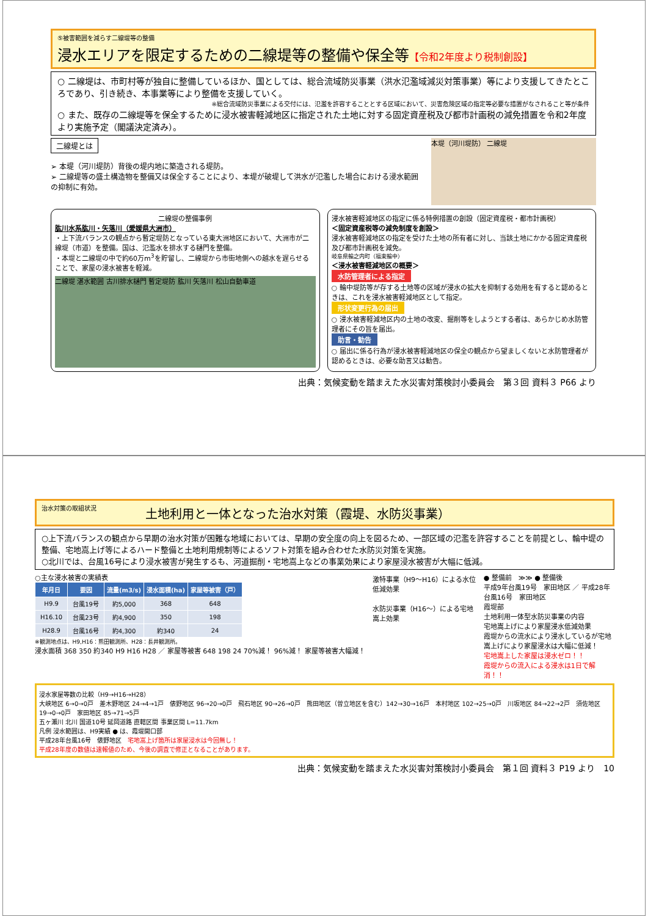⑤被害範囲を減らす二線堤等の整備
浸水エリアを限定するための二線堤等の整備や保全等【令和2年度より税制創設】
○ 二線堤は、市町村等が独自に整備しているほか、国としては、総合流域防災事業（洪水氾濫域減災対策事業）等により支援してきたところであり、引き続き、本事業等により整備を支援していく。
※総合流域防災事業による交付には、氾濫を許容することとする区域において、災害危険区域の指定等必要な措置がなされること等が条件
○ また、既存の二線堤等を保全するために浸水被害軽減地区に指定された土地に対する固定資産税及び都市計画税の減免措置を令和2年度より実施予定（閣議決定済み）。
二線堤とは
➢ 本堤（河川堤防）背後の堤内地に築造される堤防。
➢ 二線堤等の盛土構造物を整備又は保全することにより、本堤が破堤して洪水が氾濫した場合における浸水範囲の抑制に有効。
本堤（河川堤防） 二線堤
二線堤の整備事例
肱川水系肱川・矢落川（愛媛県大洲市）
・上下流バランスの観点から暫定堤防となっている東大洲地区において、大洲市が二線堤（市道）を整備。国は、氾濫水を排水する樋門を整備。
・本堤と二線堤の中で約60万m<sup>3</sup>を貯留し、二線堤から市街地側への越水を遅らせることで、家屋の浸水被害を軽減。
二線堤 湛水範囲 古川排水樋門 暫定堤防 肱川 矢落川 松山自動車道
浸水被害軽減地区の指定に係る特例措置の創設（固定資産税・都市計画税）
＜固定資産税等の減免制度を創設＞
浸水被害軽減地区の指定を受けた土地の所有者に対し、当該土地にかかる固定資産税及び都市計画税を減免。
岐阜県輪之内町（福束輪中）
＜浸水被害軽減地区の概要＞
水防管理者による指定
○ 輪中堤防等が存する土地等の区域が浸水の拡大を抑制する効用を有すると認めるときは、これを浸水被害軽減地区として指定。
形状変更行為の届出
○ 浸水被害軽減地区内の土地の改変、掘削等をしようとする者は、あらかじめ水防管理者にその旨を届出。
助言・勧告
○ 届出に係る行為が浸水被害軽減地区の保全の観点から望ましくないと水防管理者が認めるときは、必要な助言又は勧告。
出典：気候変動を踏まえた水災害対策検討小委員会　第３回 資料３ P66 より
治水対策の取組状況
土地利用と一体となった治水対策（霞堤、水防災事業）
○上下流バランスの観点から早期の治水対策が困難な地域においては、早期の安全度の向上を図るため、一部区域の氾濫を許容することを前提とし、輪中堤の整備、宅地嵩上げ等によるハード整備と土地利用規制等によるソフト対策を組み合わせた水防災対策を実施。
○北川では、台風16号により浸水被害が発生するも、河道掘削・宅地嵩上などの事業効果により家屋浸水被害が大幅に低減。
○主な浸水被害の実績表
| 年月日 | 要因 | 流量(m3/s) | 浸水面積(ha) | 家屋等被害（戸） |
| --- | --- | --- | --- | --- |
| H9.9 | 台風19号 | 約5,000 | 368 | 648 |
| H16.10 | 台風23号 | 約4,900 | 350 | 198 |
| H28.9 | 台風16号 | 約4,300 | 約340 | 24 |
※観測地点は、H9,H16：熊田観測所、H28：長井観測所。
浸水面積 368 350 約340 H9 H16 H28 ／ 家屋等被害 648 198 24 70%減！ 96%減！ 家屋等被害大幅減！
激特事業（H9～H16）による水位低減効果
水防災事業（H16～）による宅地嵩上効果
● 整備前　≫≫ ● 整備後
平成9年台風19号　家田地区 ／ 平成28年台風16号　家田地区
霞堤部
土地利用一体型水防災事業の内容
宅地嵩上げにより家屋浸水低減効果
霞堤からの流水により浸水しているが宅地嵩上げにより家屋浸水は大幅に低減！
宅地嵩上した家屋は浸水ゼロ！！
霞堤からの流入による浸水は1日で解消！！
浸水家屋等数の比較（H9→H16→H28）
大峡地区 6→0→0戸　差木野地区 24→4→1戸　俵野地区 96→20→0戸　飛石地区 90→26→0戸　熊田地区（曽立地区を含む）142→30→16戸　本村地区 102→25→0戸　川坂地区 84→22→2戸　須佐地区 19→0→0戸　家田地区 85→71→5戸
五ヶ瀬川 北川 国道10号 延岡道路 直轄区間 事業区間 L=11.7km
凡例 浸水範囲は、H9実績 ● は、霞堤開口部
平成28年台風16号　俵野地区　宅地嵩上げ箇所は家屋浸水は今回無し！
平成28年度の数値は速報値のため、今後の調査で修正となることがあります。
出典：気候変動を踏まえた水災害対策検討小委員会　第１回 資料３ P19 より　10